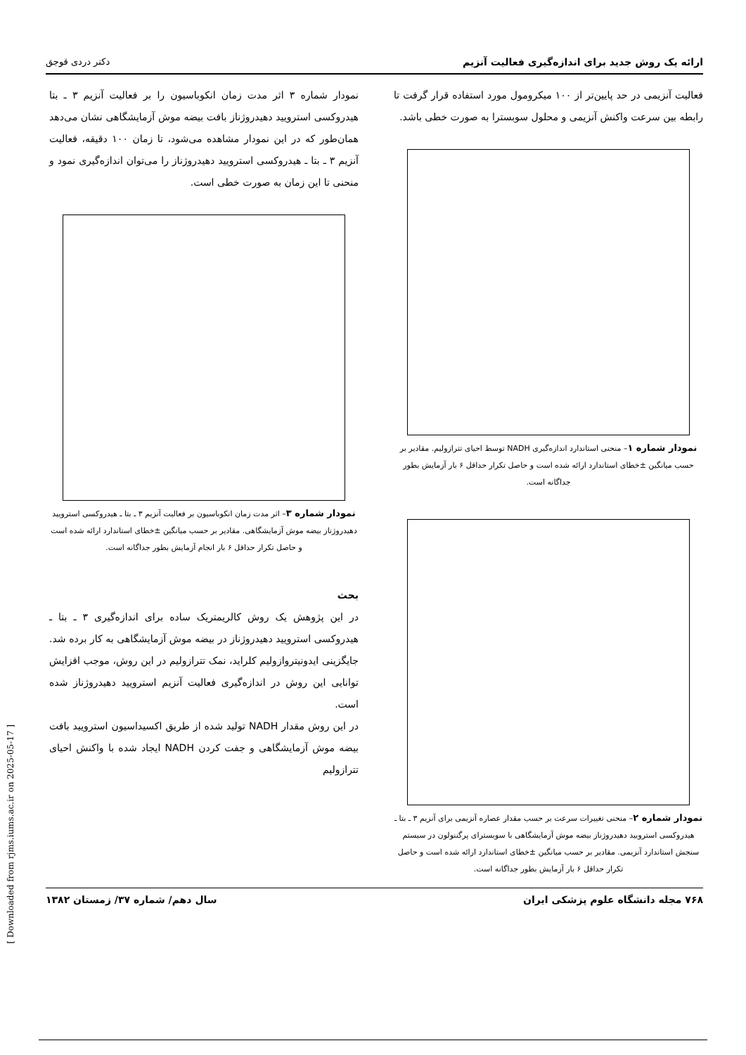ارائه یک روش جدید برای اندازه‌گیری فعالیت آنزیم دکتر دردی قوجق
فعالیت آنزیمی در حد پایین‌تر از ۱۰۰ میکرومول مورد استفاده قرار گرفت تا رابطه بین سرعت واکنش آنزیمی و محلول سوبسترا به صورت خطی باشد.
نمودار شماره ۱– منحنی استاندارد اندازه‌گیری NADH توسط احیای تترازولیم. مقادیر بر حسب میانگین ±خطای استاندارد ارائه شده است و حاصل تکرار حداقل ۶ بار آزمایش بطور جداگانه است.
نمودار شماره ۲– منحنی تغییرات سرعت بر حسب مقدار عصاره آنزیمی برای آنزیم ۳ ـ بتا ـ هیدروکسی استرویید دهیدروژناز بیضه موش آزمایشگاهی با سوبسترای پرگننولون در سیستم سنجش استاندارد آنزیمی. مقادیر بر حسب میانگین ±خطای استاندارد ارائه شده است و حاصل تکرار حداقل ۶ بار آزمایش بطور جداگانه است.
نمودار شماره ۳ اثر مدت زمان انکوباسیون را بر فعالیت آنزیم ۳ ـ بتا هیدروکسی استرویید دهیدروژناز بافت بیضه موش آزمایشگاهی نشان می‌دهد همان‌طور که در این نمودار مشاهده می‌شود، تا زمان ۱۰۰ دقیقه، فعالیت آنزیم ۳ ـ بتا ـ هیدروکسی استرویید دهیدروژناز را می‌توان اندازه‌گیری نمود و منحنی تا این زمان به صورت خطی است.
نمودار شماره ۳– اثر مدت زمان انکوباسیون بر فعالیت آنزیم ۳ ـ بتا ـ هیدروکسی استرویید دهیدروژناز بیضه موش آزمایشگاهی. مقادیر بر حسب میانگین ±خطای استاندارد ارائه شده است و حاصل تکرار حداقل ۶ بار انجام آزمایش بطور جداگانه است.
بحث
در این پژوهش یک روش کالریمتریک ساده برای اندازه‌گیری ۳ ـ بتا ـ هیدروکسی استرویید دهیدروژناز در بیضه موش آزمایشگاهی به کار برده شد. جایگزینی ایدونیتروازولیم کلراید، نمک تترازولیم در این روش، موجب افزایش توانایی این روش در اندازه‌گیری فعالیت آنزیم استرویید دهیدروژناز شده است.
در این روش مقدار NADH تولید شده از طریق اکسیداسیون استرویید بافت بیضه موش آزمایشگاهی و جفت کردن NADH ایجاد شده با واکنش احیای تترازولیم
۷۶۸ مجله دانشگاه علوم پزشکی ایران سال دهم/ شماره ۳۷/ زمستان ۱۳۸۲
[ Downloaded from rjms.iums.ac.ir on 2025-05-17 ]